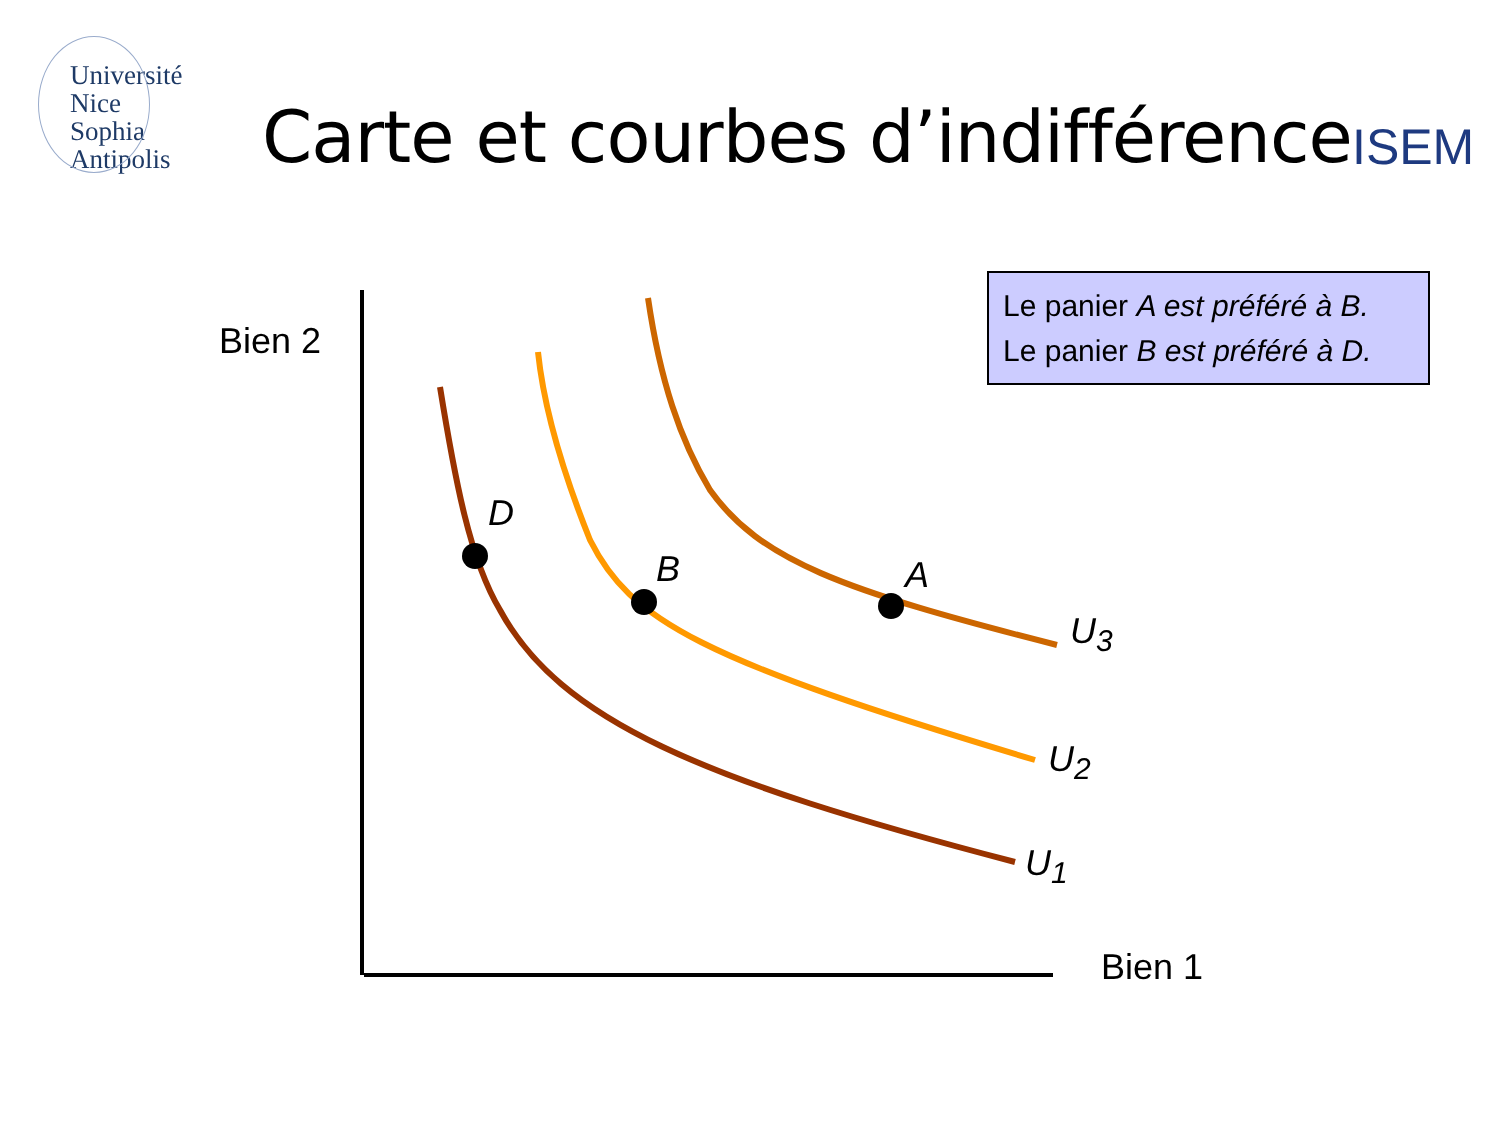Université
Nice
Sophia Antipolis
Carte et courbes d’indifférence
ISEM
Le panier A est préféré à B.
Le panier B est préféré à D.
Bien 2
Bien 1
D
B A
U<sub>3</sub>
U<sub>2</sub>
U<sub>1</sub>